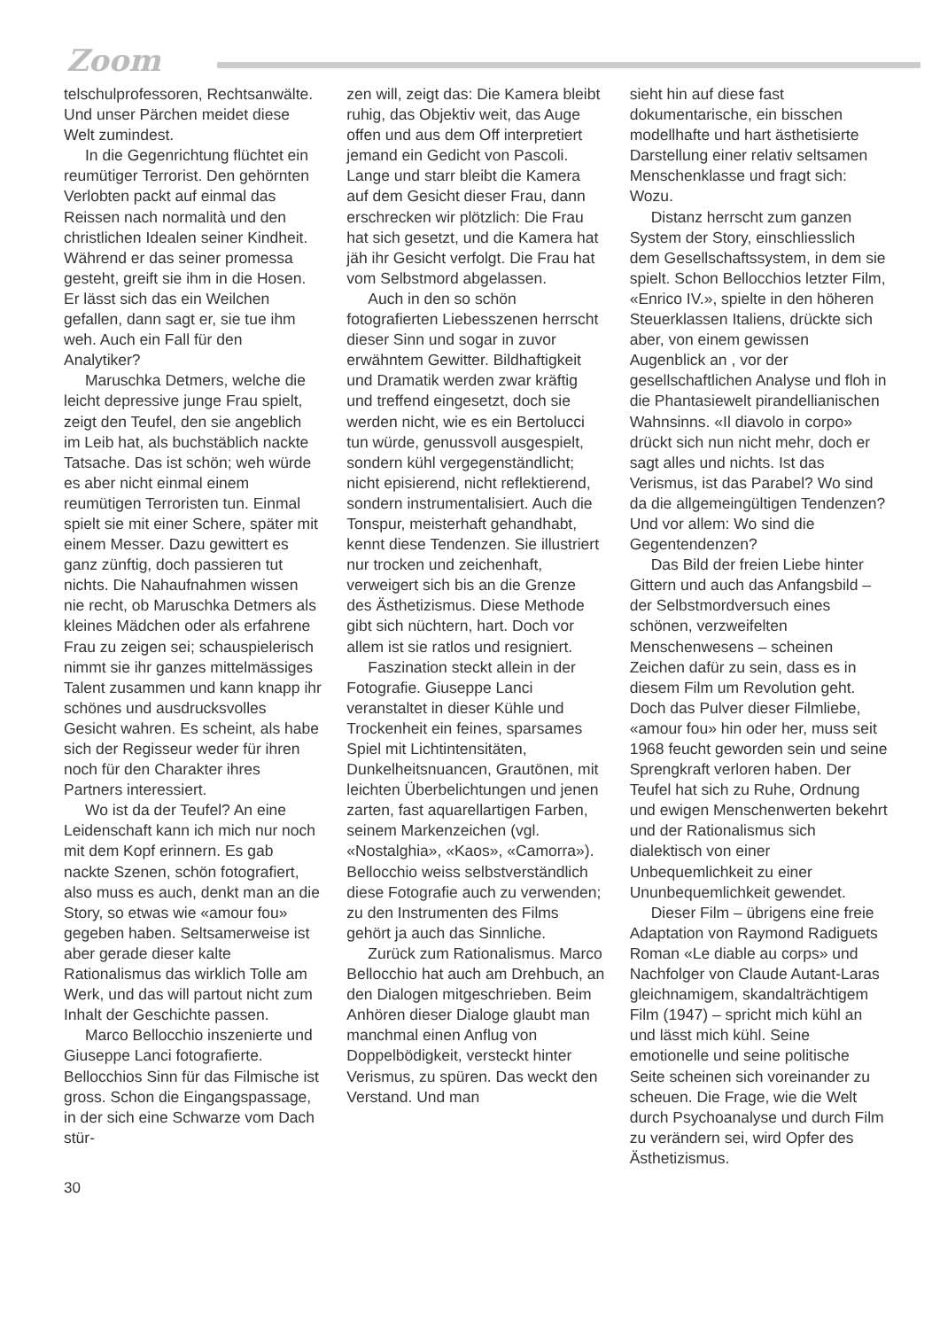Zoom
telschulprofessoren, Rechtsanwälte. Und unser Pärchen meidet diese Welt zumindest.
In die Gegenrichtung flüchtet ein reumütiger Terrorist. Den gehörnten Verlobten packt auf einmal das Reissen nach normalità und den christlichen Idealen seiner Kindheit. Während er das seiner promessa gesteht, greift sie ihm in die Hosen. Er lässt sich das ein Weilchen gefallen, dann sagt er, sie tue ihm weh. Auch ein Fall für den Analytiker?
Maruschka Detmers, welche die leicht depressive junge Frau spielt, zeigt den Teufel, den sie angeblich im Leib hat, als buchstäblich nackte Tatsache. Das ist schön; weh würde es aber nicht einmal einem reumütigen Terroristen tun. Einmal spielt sie mit einer Schere, später mit einem Messer. Dazu gewittert es ganz zünftig, doch passieren tut nichts. Die Nahaufnahmen wissen nie recht, ob Maruschka Detmers als kleines Mädchen oder als erfahrene Frau zu zeigen sei; schauspielerisch nimmt sie ihr ganzes mittelmässiges Talent zusammen und kann knapp ihr schönes und ausdrucksvolles Gesicht wahren. Es scheint, als habe sich der Regisseur weder für ihren noch für den Charakter ihres Partners interessiert.
Wo ist da der Teufel? An eine Leidenschaft kann ich mich nur noch mit dem Kopf erinnern. Es gab nackte Szenen, schön fotografiert, also muss es auch, denkt man an die Story, so etwas wie «amour fou» gegeben haben. Seltsamerweise ist aber gerade dieser kalte Rationalismus das wirklich Tolle am Werk, und das will partout nicht zum Inhalt der Geschichte passen.
Marco Bellocchio inszenierte und Giuseppe Lanci fotografierte. Bellocchios Sinn für das Filmische ist gross. Schon die Eingangspassage, in der sich eine Schwarze vom Dach stür-
zen will, zeigt das: Die Kamera bleibt ruhig, das Objektiv weit, das Auge offen und aus dem Off interpretiert jemand ein Gedicht von Pascoli. Lange und starr bleibt die Kamera auf dem Gesicht dieser Frau, dann erschrecken wir plötzlich: Die Frau hat sich gesetzt, und die Kamera hat jäh ihr Gesicht verfolgt. Die Frau hat vom Selbstmord abgelassen.
Auch in den so schön fotografierten Liebesszenen herrscht dieser Sinn und sogar in zuvor erwähntem Gewitter. Bildhaftigkeit und Dramatik werden zwar kräftig und treffend eingesetzt, doch sie werden nicht, wie es ein Bertolucci tun würde, genussvoll ausgespielt, sondern kühl vergegenständlicht; nicht episierend, nicht reflektierend, sondern instrumentalisiert. Auch die Tonspur, meisterhaft gehandhabt, kennt diese Tendenzen. Sie illustriert nur trocken und zeichenhaft, verweigert sich bis an die Grenze des Ästhetizismus. Diese Methode gibt sich nüchtern, hart. Doch vor allem ist sie ratlos und resigniert.
Faszination steckt allein in der Fotografie. Giuseppe Lanci veranstaltet in dieser Kühle und Trockenheit ein feines, sparsames Spiel mit Lichtintensitäten, Dunkelheitsnuancen, Grautönen, mit leichten Überbelichtungen und jenen zarten, fast aquarellartigen Farben, seinem Markenzeichen (vgl. «Nostalghia», «Kaos», «Camorra»). Bellocchio weiss selbstverständlich diese Fotografie auch zu verwenden; zu den Instrumenten des Films gehört ja auch das Sinnliche.
Zurück zum Rationalismus. Marco Bellocchio hat auch am Drehbuch, an den Dialogen mitgeschrieben. Beim Anhören dieser Dialoge glaubt man manchmal einen Anflug von Doppelbödigkeit, versteckt hinter Verismus, zu spüren. Das weckt den Verstand. Und man
sieht hin auf diese fast dokumentarische, ein bisschen modellhafte und hart ästhetisierte Darstellung einer relativ seltsamen Menschenklasse und fragt sich: Wozu.
Distanz herrscht zum ganzen System der Story, einschliesslich dem Gesellschaftssystem, in dem sie spielt. Schon Bellocchios letzter Film, «Enrico IV.», spielte in den höheren Steuerklassen Italiens, drückte sich aber, von einem gewissen Augenblick an , vor der gesellschaftlichen Analyse und floh in die Phantasiewelt pirandellianischen Wahnsinns. «Il diavolo in corpo» drückt sich nun nicht mehr, doch er sagt alles und nichts. Ist das Verismus, ist das Parabel? Wo sind da die allgemeingültigen Tendenzen? Und vor allem: Wo sind die Gegentendenzen?
Das Bild der freien Liebe hinter Gittern und auch das Anfangsbild – der Selbstmordversuch eines schönen, verzweifelten Menschenwesens – scheinen Zeichen dafür zu sein, dass es in diesem Film um Revolution geht. Doch das Pulver dieser Filmliebe, «amour fou» hin oder her, muss seit 1968 feucht geworden sein und seine Sprengkraft verloren haben. Der Teufel hat sich zu Ruhe, Ordnung und ewigen Menschenwerten bekehrt und der Rationalismus sich dialektisch von einer Unbequemlichkeit zu einer Ununbequemlichkeit gewendet.
Dieser Film – übrigens eine freie Adaptation von Raymond Radiguets Roman «Le diable au corps» und Nachfolger von Claude Autant-Laras gleichnamigem, skandalträchtigem Film (1947) – spricht mich kühl an und lässt mich kühl. Seine emotionelle und seine politische Seite scheinen sich voreinander zu scheuen. Die Frage, wie die Welt durch Psychoanalyse und durch Film zu verändern sei, wird Opfer des Ästhetizismus.
30